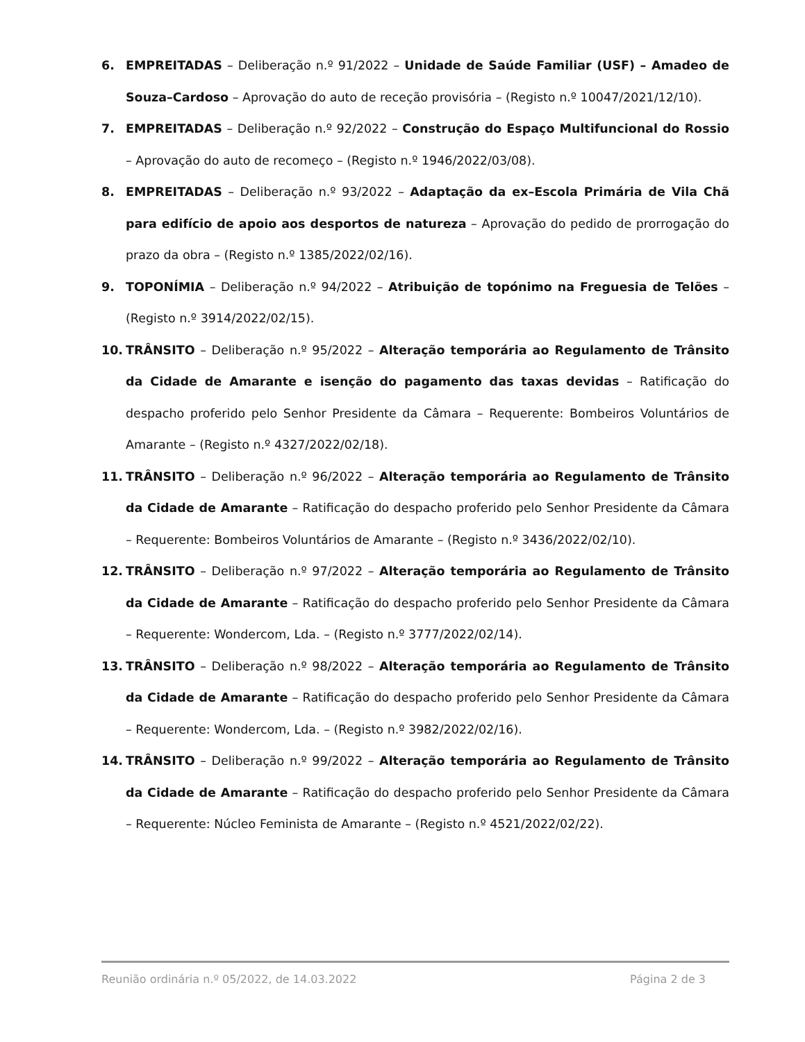6. EMPREITADAS – Deliberação n.º 91/2022 – Unidade de Saúde Familiar (USF) – Amadeo de Souza–Cardoso – Aprovação do auto de receção provisória – (Registo n.º 10047/2021/12/10).
7. EMPREITADAS – Deliberação n.º 92/2022 – Construção do Espaço Multifuncional do Rossio – Aprovação do auto de recomeço – (Registo n.º 1946/2022/03/08).
8. EMPREITADAS – Deliberação n.º 93/2022 – Adaptação da ex–Escola Primária de Vila Chã para edifício de apoio aos desportos de natureza – Aprovação do pedido de prorrogação do prazo da obra – (Registo n.º 1385/2022/02/16).
9. TOPONÍMIA – Deliberação n.º 94/2022 – Atribuição de topónimo na Freguesia de Telões – (Registo n.º 3914/2022/02/15).
10. TRÂNSITO – Deliberação n.º 95/2022 – Alteração temporária ao Regulamento de Trânsito da Cidade de Amarante e isenção do pagamento das taxas devidas – Ratificação do despacho proferido pelo Senhor Presidente da Câmara – Requerente: Bombeiros Voluntários de Amarante – (Registo n.º 4327/2022/02/18).
11. TRÂNSITO – Deliberação n.º 96/2022 – Alteração temporária ao Regulamento de Trânsito da Cidade de Amarante – Ratificação do despacho proferido pelo Senhor Presidente da Câmara – Requerente: Bombeiros Voluntários de Amarante – (Registo n.º 3436/2022/02/10).
12. TRÂNSITO – Deliberação n.º 97/2022 – Alteração temporária ao Regulamento de Trânsito da Cidade de Amarante – Ratificação do despacho proferido pelo Senhor Presidente da Câmara – Requerente: Wondercom, Lda. – (Registo n.º 3777/2022/02/14).
13. TRÂNSITO – Deliberação n.º 98/2022 – Alteração temporária ao Regulamento de Trânsito da Cidade de Amarante – Ratificação do despacho proferido pelo Senhor Presidente da Câmara – Requerente: Wondercom, Lda. – (Registo n.º 3982/2022/02/16).
14. TRÂNSITO – Deliberação n.º 99/2022 – Alteração temporária ao Regulamento de Trânsito da Cidade de Amarante – Ratificação do despacho proferido pelo Senhor Presidente da Câmara – Requerente: Núcleo Feminista de Amarante – (Registo n.º 4521/2022/02/22).
Reunião ordinária n.º 05/2022, de 14.03.2022 Página 2 de 3